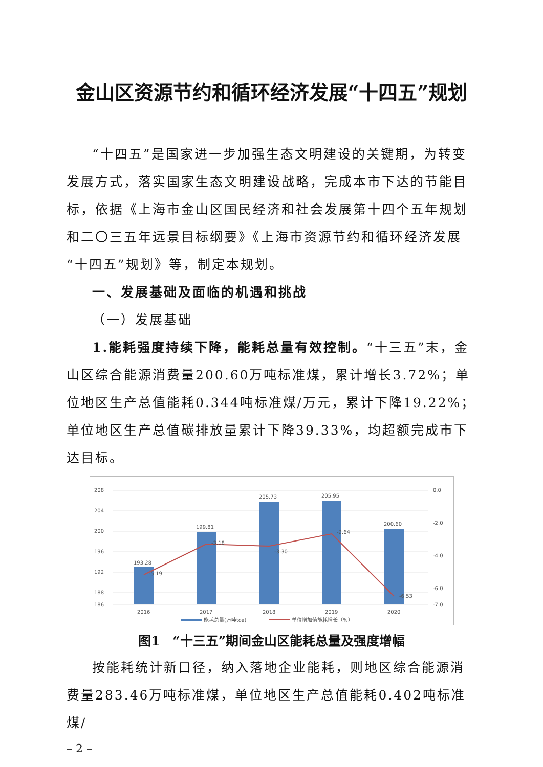金山区资源节约和循环经济发展“十四五”规划
“十四五”是国家进一步加强生态文明建设的关键期，为转变发展方式，落实国家生态文明建设战略，完成本市下达的节能目标，依据《上海市金山区国民经济和社会发展第十四个五年规划和二〇三五年远景目标纲要》《上海市资源节约和循环经济发展“十四五”规划》等，制定本规划。
一、发展基础及面临的机遇和挑战
（一）发展基础
1.能耗强度持续下降，能耗总量有效控制。“十三五”末，金山区综合能源消费量200.60万吨标准煤，累计增长3.72%；单位地区生产总值能耗0.344吨标准煤/万元，累计下降19.22%；单位地区生产总值碳排放量累计下降39.33%，均超额完成市下达目标。
208
204
200
196
192
188
186
0.0
-2.0
-4.0
-6.0
-7.0
193.28
199.81
205.73
205.95
200.60
-5.19
-3.18
-3.30
-2.64
-6.53
2016
2017
2018
2019
2020
能耗总量(万吨tce)
单位增加值能耗增长（%）
图1　“十三五”期间金山区能耗总量及强度增幅
按能耗统计新口径，纳入落地企业能耗，则地区综合能源消费量283.46万吨标准煤，单位地区生产总值能耗0.402吨标准煤/
– 2 –